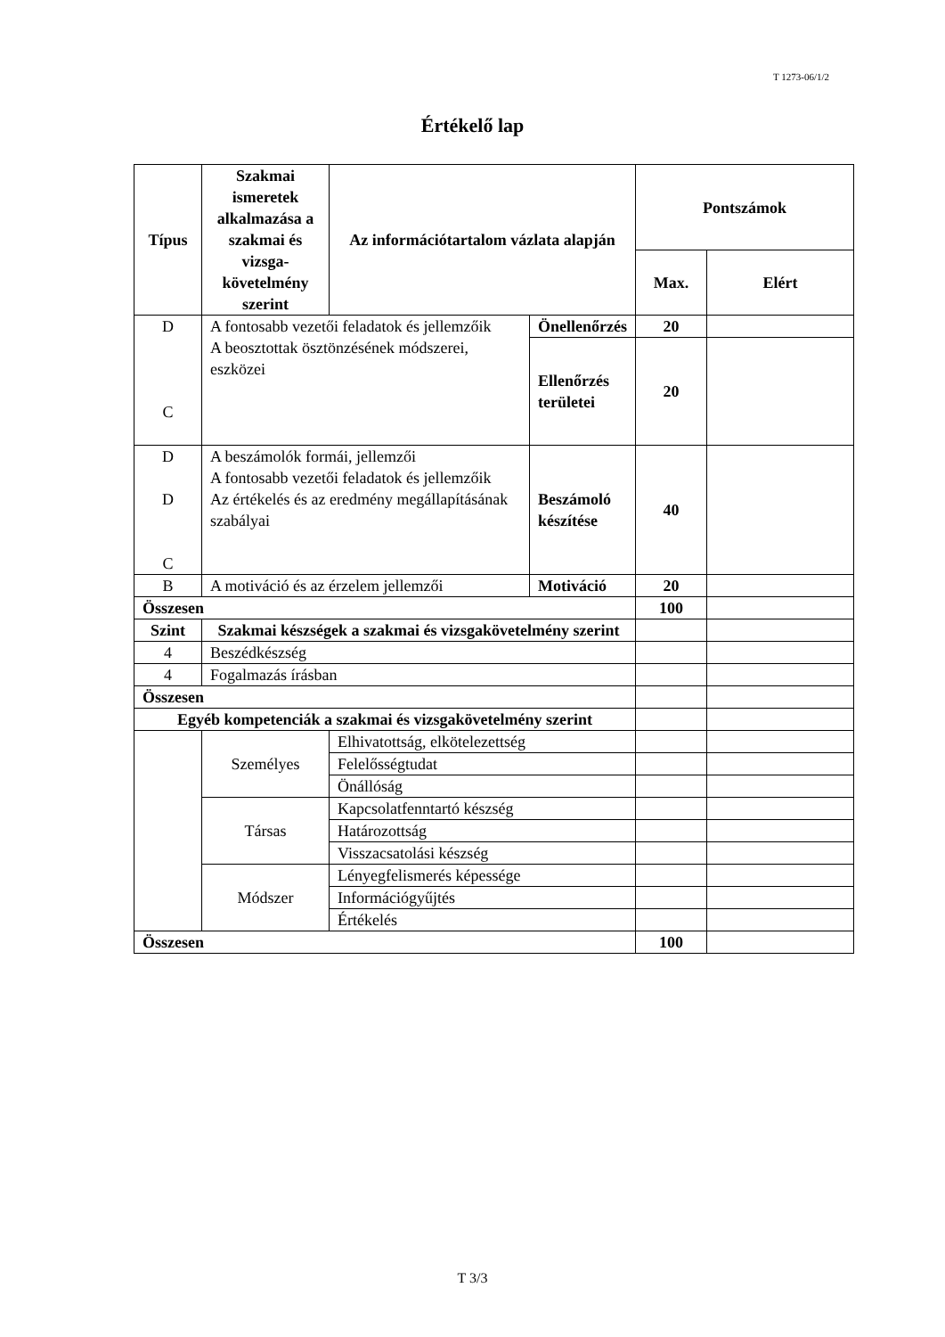T 1273-06/1/2
Értékelő lap
| Típus | Szakmai ismeretek alkalmazása a szakmai és vizsga-követelmény szerint | Az információtartalom vázlata alapján | | Pontszámok | |
| --- | --- | --- | --- | --- | --- |
| | | | | Max. | Elért |
| D C | A fontosabb vezetői feladatok és jellemzőik A beosztottak ösztönzésének módszerei, eszközei | | Önellenőrzés | 20 | |
| | | | Ellenőrzés területei | 20 | |
| D D C | A beszámolók formái, jellemzői A fontosabb vezetői feladatok és jellemzőik Az értékelés és az eredmény megállapításának szabályai | | Beszámoló készítése | 40 | |
| B | A motiváció és az érzelem jellemzői | | Motiváció | 20 | |
| Összesen | | | | 100 | |
| Szint | Szakmai készségek a szakmai és vizsgakövetelmény szerint | | | | |
| 4 | Beszédkészség | | | | |
| 4 | Fogalmazás írásban | | | | |
| Összesen | | | | | |
| Egyéb kompetenciák a szakmai és vizsgakövetelmény szerint | | | | | |
| | Személyes | Elhivatottság, elkötelezettség | | | |
| | | Felelősségtudat | | | |
| | | Önállóság | | | |
| | Társas | Kapcsolatfenntartó készség | | | |
| | | Határozottság | | | |
| | | Visszacsatolási készség | | | |
| | Módszer | Lényegfelismerés képessége | | | |
| | | Információgyűjtés | | | |
| | | Értékelés | | | |
| Összesen | | | | 100 | |
T 3/3